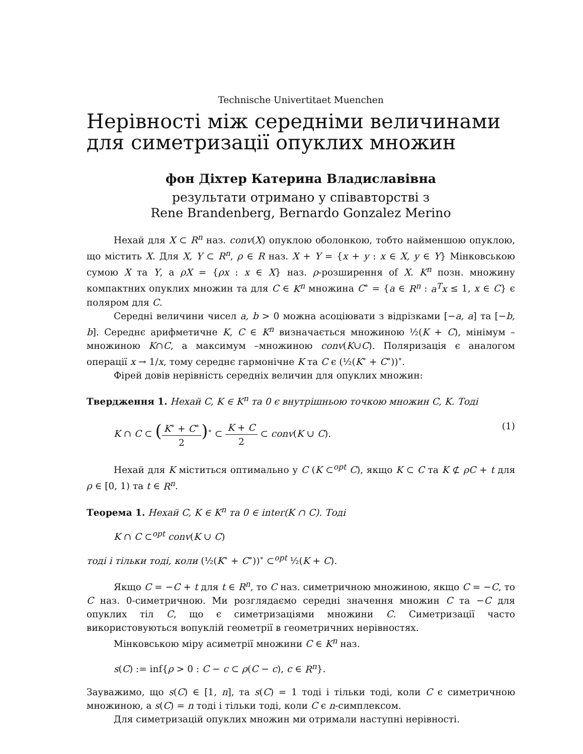Technische Univertitaet Muenchen
Нерівності між середніми величинами для симетризації опуклих множин
фон Діхтер Катерина Владиславівна
результати отримано у співавторстві з
Rene Brandenberg, Bernardo Gonzalez Merino
Нехай для X ⊂ R<sup>n</sup> наз. conv(X) опуклою оболонкою, тобто найменшою опуклою, що містить X. Для X, Y ⊂ R<sup>n</sup>, ρ ∈ R наз. X + Y = {x + y : x ∈ X, y ∈ Y} Мінковською сумою X та Y, а ρX = {ρx : x ∈ X} наз. ρ-розширення of X. K<sup>n</sup> позн. множину компактних опуклих множин та для C ∈ K<sup>n</sup> множина C<sup>∘</sup> = {a ∈ R<sup>n</sup> : a<sup>T</sup>x ≤ 1, x ∈ C} є поляром для C.
Середні величини чисел a, b > 0 можна асоціювати з відрізками [−a, a] та [−b, b]. Середнє арифметичне K, C ∈ K<sup>n</sup> визначається множиною ½(K + C), мінімум – множиною K∩C, а максимум –множиною conv(K∪C). Поляризація є аналогом операції x → 1/x, тому середнє гармонічне K та C є (½(K<sup>∘</sup> + C<sup>∘</sup>))<sup>∘</sup>.
Фірей довів нерівність середніх величин для опуклих множин:
Твердження 1. Нехай C, K ∈ K<sup>n</sup> та 0 є внутрішньою точкою множин C, K. Тоді
K ∩ C ⊂ (K<sup>∘</sup> + C<sup>∘</sup> 2)<sup>∘</sup> ⊂ K + C 2 ⊂ conv(K ∪ C). (1)
Нехай для K міститься оптимально у C (K ⊂<sup>opt</sup> C), якщо K ⊂ C та K ⊄ ρC + t для ρ ∈ [0, 1) та t ∈ R<sup>n</sup>.
Теорема 1. Нехай C, K ∈ K<sup>n</sup> та 0 ∈ inter(K ∩ C). Тоді
K ∩ C ⊂<sup>opt</sup> conv(K ∪ C)
тоді і тільки тоді, коли (½(K<sup>∘</sup> + C<sup>∘</sup>))<sup>∘</sup> ⊂<sup>opt</sup> ½(K + C).
Якщо C = −C + t для t ∈ R<sup>n</sup>, то C наз. симетричною множиною, якщо C = −C, то C наз. 0-симетричною. Ми розглядаємо середні значення множин C та −C для опуклих тіл C, що є симетризаціями множини C. Симетризації часто використовуються вопуклій геометрії в геометричних нерівностях.
Мінковською міру асиметрії множини C ∈ K<sup>n</sup> наз.
s(C) := inf{ρ > 0 : C − c ⊂ ρ(C − c), c ∈ R<sup>n</sup>}.
Зауважимо, що s(C) ∈ [1, n], та s(C) = 1 тоді і тільки тоді, коли C є симетричною множиною, а s(C) = n тоді і тільки тоді, коли C є n-симплексом.
Для симетризацій опуклих множин ми отримали наступні нерівності.